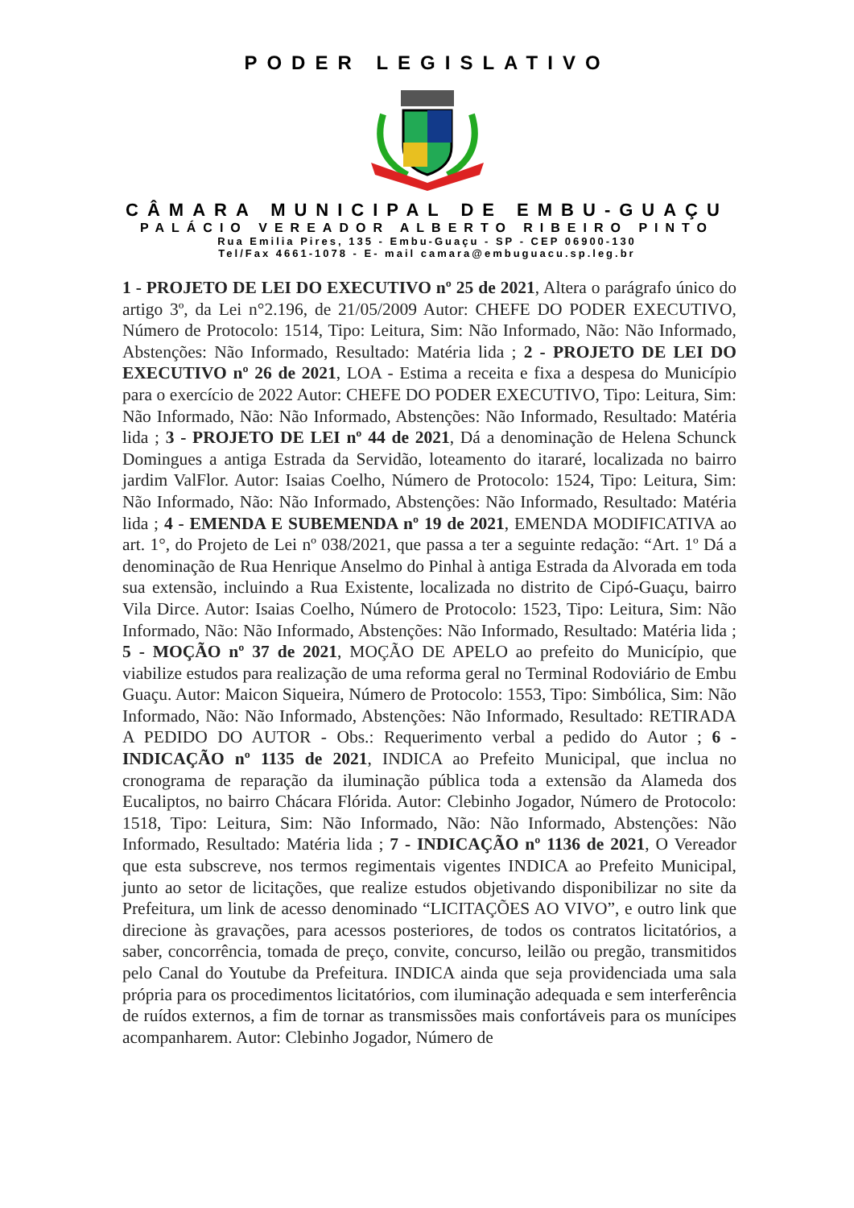PODER LEGISLATIVO
CÂMARA MUNICIPAL DE EMBU-GUAÇU
PALÁCIO VEREADOR ALBERTO RIBEIRO PINTO
Rua Emilia Pires, 135 - Embu-Guaçu - SP - CEP 06900-130
Tel/Fax 4661-1078 - E- mail camara@embuguacu.sp.leg.br
1 - PROJETO DE LEI DO EXECUTIVO nº 25 de 2021, Altera o parágrafo único do artigo 3º, da Lei n°2.196, de 21/05/2009 Autor: CHEFE DO PODER EXECUTIVO, Número de Protocolo: 1514, Tipo: Leitura, Sim: Não Informado, Não: Não Informado, Abstenções: Não Informado, Resultado: Matéria lida ; 2 - PROJETO DE LEI DO EXECUTIVO nº 26 de 2021, LOA - Estima a receita e fixa a despesa do Município para o exercício de 2022 Autor: CHEFE DO PODER EXECUTIVO, Tipo: Leitura, Sim: Não Informado, Não: Não Informado, Abstenções: Não Informado, Resultado: Matéria lida ; 3 - PROJETO DE LEI nº 44 de 2021, Dá a denominação de Helena Schunck Domingues a antiga Estrada da Servidão, loteamento do itararé, localizada no bairro jardim ValFlor. Autor: Isaias Coelho, Número de Protocolo: 1524, Tipo: Leitura, Sim: Não Informado, Não: Não Informado, Abstenções: Não Informado, Resultado: Matéria lida ; 4 - EMENDA E SUBEMENDA nº 19 de 2021, EMENDA MODIFICATIVA ao art. 1°, do Projeto de Lei nº 038/2021, que passa a ter a seguinte redação: “Art. 1º Dá a denominação de Rua Henrique Anselmo do Pinhal à antiga Estrada da Alvorada em toda sua extensão, incluindo a Rua Existente, localizada no distrito de Cipó-Guaçu, bairro Vila Dirce. Autor: Isaias Coelho, Número de Protocolo: 1523, Tipo: Leitura, Sim: Não Informado, Não: Não Informado, Abstenções: Não Informado, Resultado: Matéria lida ; 5 - MOÇÃO nº 37 de 2021, MOÇÃO DE APELO ao prefeito do Município, que viabilize estudos para realização de uma reforma geral no Terminal Rodoviário de Embu Guaçu. Autor: Maicon Siqueira, Número de Protocolo: 1553, Tipo: Simbólica, Sim: Não Informado, Não: Não Informado, Abstenções: Não Informado, Resultado: RETIRADA A PEDIDO DO AUTOR - Obs.: Requerimento verbal a pedido do Autor ; 6 - INDICAÇÃO nº 1135 de 2021, INDICA ao Prefeito Municipal, que inclua no cronograma de reparação da iluminação pública toda a extensão da Alameda dos Eucaliptos, no bairro Chácara Flórida. Autor: Clebinho Jogador, Número de Protocolo: 1518, Tipo: Leitura, Sim: Não Informado, Não: Não Informado, Abstenções: Não Informado, Resultado: Matéria lida ; 7 - INDICAÇÃO nº 1136 de 2021, O Vereador que esta subscreve, nos termos regimentais vigentes INDICA ao Prefeito Municipal, junto ao setor de licitações, que realize estudos objetivando disponibilizar no site da Prefeitura, um link de acesso denominado “LICITAÇÕES AO VIVO”, e outro link que direcione às gravações, para acessos posteriores, de todos os contratos licitatórios, a saber, concorrência, tomada de preço, convite, concurso, leilão ou pregão, transmitidos pelo Canal do Youtube da Prefeitura. INDICA ainda que seja providenciada uma sala própria para os procedimentos licitatórios, com iluminação adequada e sem interferência de ruídos externos, a fim de tornar as transmissões mais confortáveis para os munícipes acompanharem. Autor: Clebinho Jogador, Número de